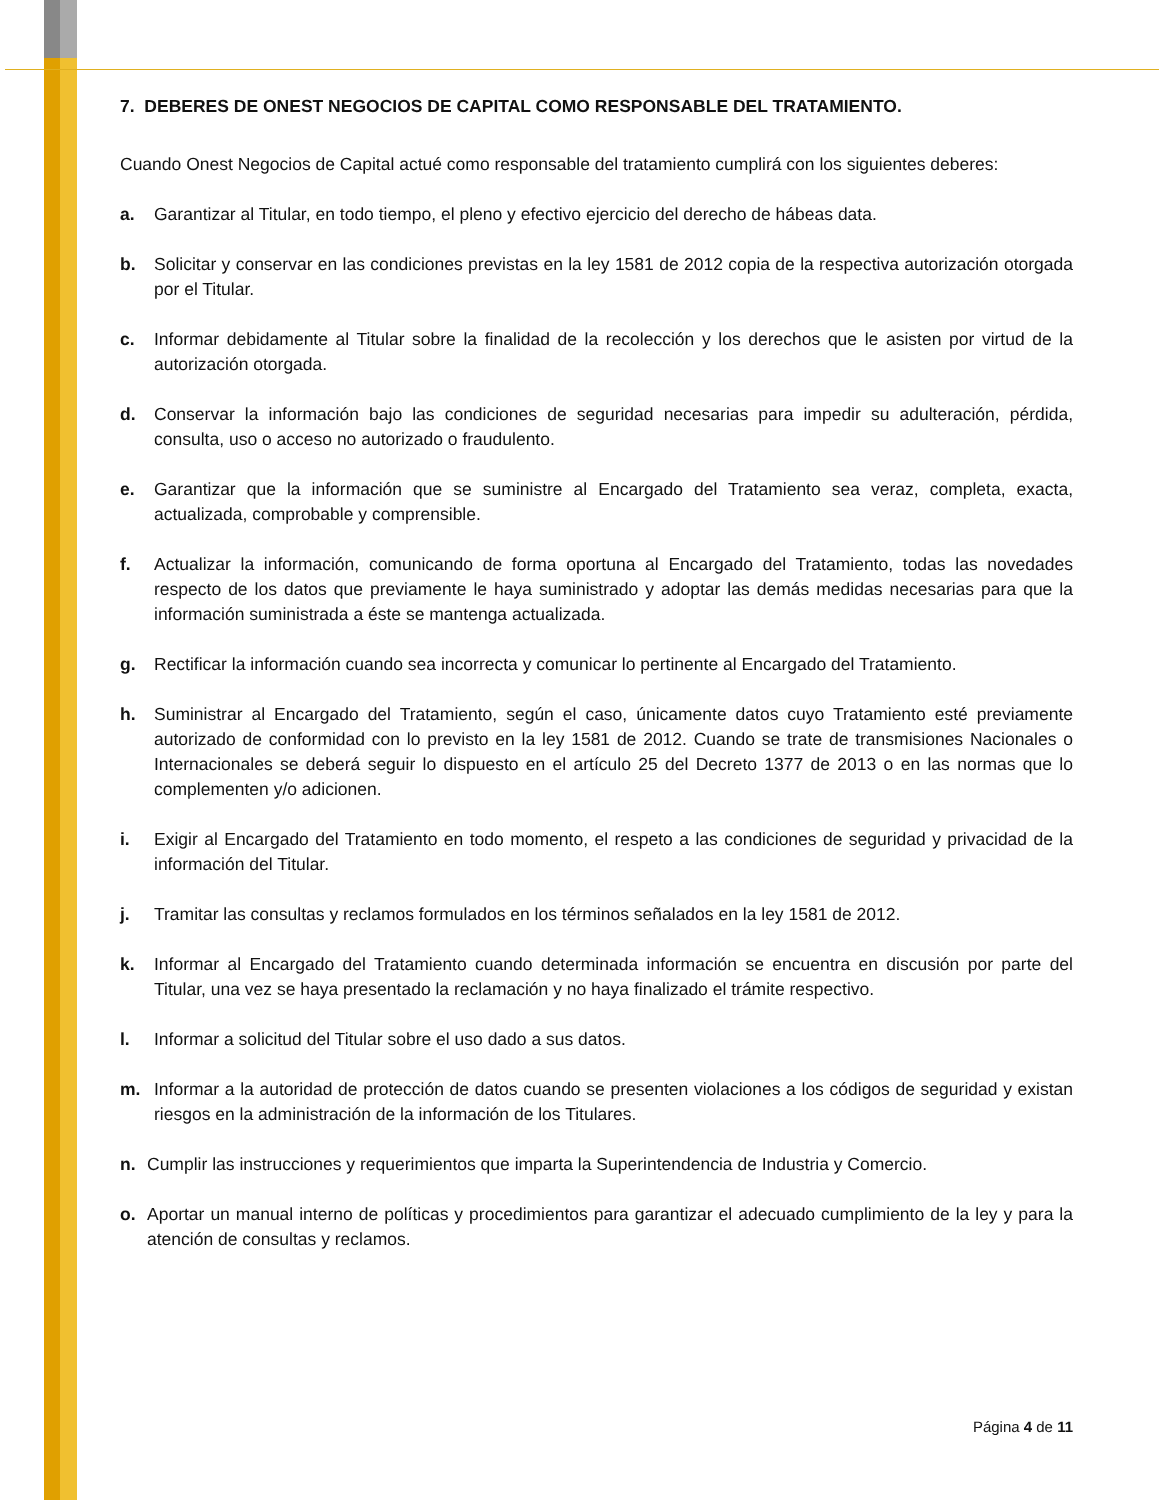7. DEBERES DE ONEST NEGOCIOS DE CAPITAL COMO RESPONSABLE DEL TRATAMIENTO.
Cuando Onest Negocios de Capital actué como responsable del tratamiento cumplirá con los siguientes deberes:
a. Garantizar al Titular, en todo tiempo, el pleno y efectivo ejercicio del derecho de hábeas data.
b. Solicitar y conservar en las condiciones previstas en la ley 1581 de 2012 copia de la respectiva autorización otorgada por el Titular.
c. Informar debidamente al Titular sobre la finalidad de la recolección y los derechos que le asisten por virtud de la autorización otorgada.
d. Conservar la información bajo las condiciones de seguridad necesarias para impedir su adulteración, pérdida, consulta, uso o acceso no autorizado o fraudulento.
e. Garantizar que la información que se suministre al Encargado del Tratamiento sea veraz, completa, exacta, actualizada, comprobable y comprensible.
f. Actualizar la información, comunicando de forma oportuna al Encargado del Tratamiento, todas las novedades respecto de los datos que previamente le haya suministrado y adoptar las demás medidas necesarias para que la información suministrada a éste se mantenga actualizada.
g. Rectificar la información cuando sea incorrecta y comunicar lo pertinente al Encargado del Tratamiento.
h. Suministrar al Encargado del Tratamiento, según el caso, únicamente datos cuyo Tratamiento esté previamente autorizado de conformidad con lo previsto en la ley 1581 de 2012. Cuando se trate de transmisiones Nacionales o Internacionales se deberá seguir lo dispuesto en el artículo 25 del Decreto 1377 de 2013 o en las normas que lo complementen y/o adicionen.
i. Exigir al Encargado del Tratamiento en todo momento, el respeto a las condiciones de seguridad y privacidad de la información del Titular.
j. Tramitar las consultas y reclamos formulados en los términos señalados en la ley 1581 de 2012.
k. Informar al Encargado del Tratamiento cuando determinada información se encuentra en discusión por parte del Titular, una vez se haya presentado la reclamación y no haya finalizado el trámite respectivo.
l. Informar a solicitud del Titular sobre el uso dado a sus datos.
m. Informar a la autoridad de protección de datos cuando se presenten violaciones a los códigos de seguridad y existan riesgos en la administración de la información de los Titulares.
n. Cumplir las instrucciones y requerimientos que imparta la Superintendencia de Industria y Comercio.
o. Aportar un manual interno de políticas y procedimientos para garantizar el adecuado cumplimiento de la ley y para la atención de consultas y reclamos.
Página 4 de 11